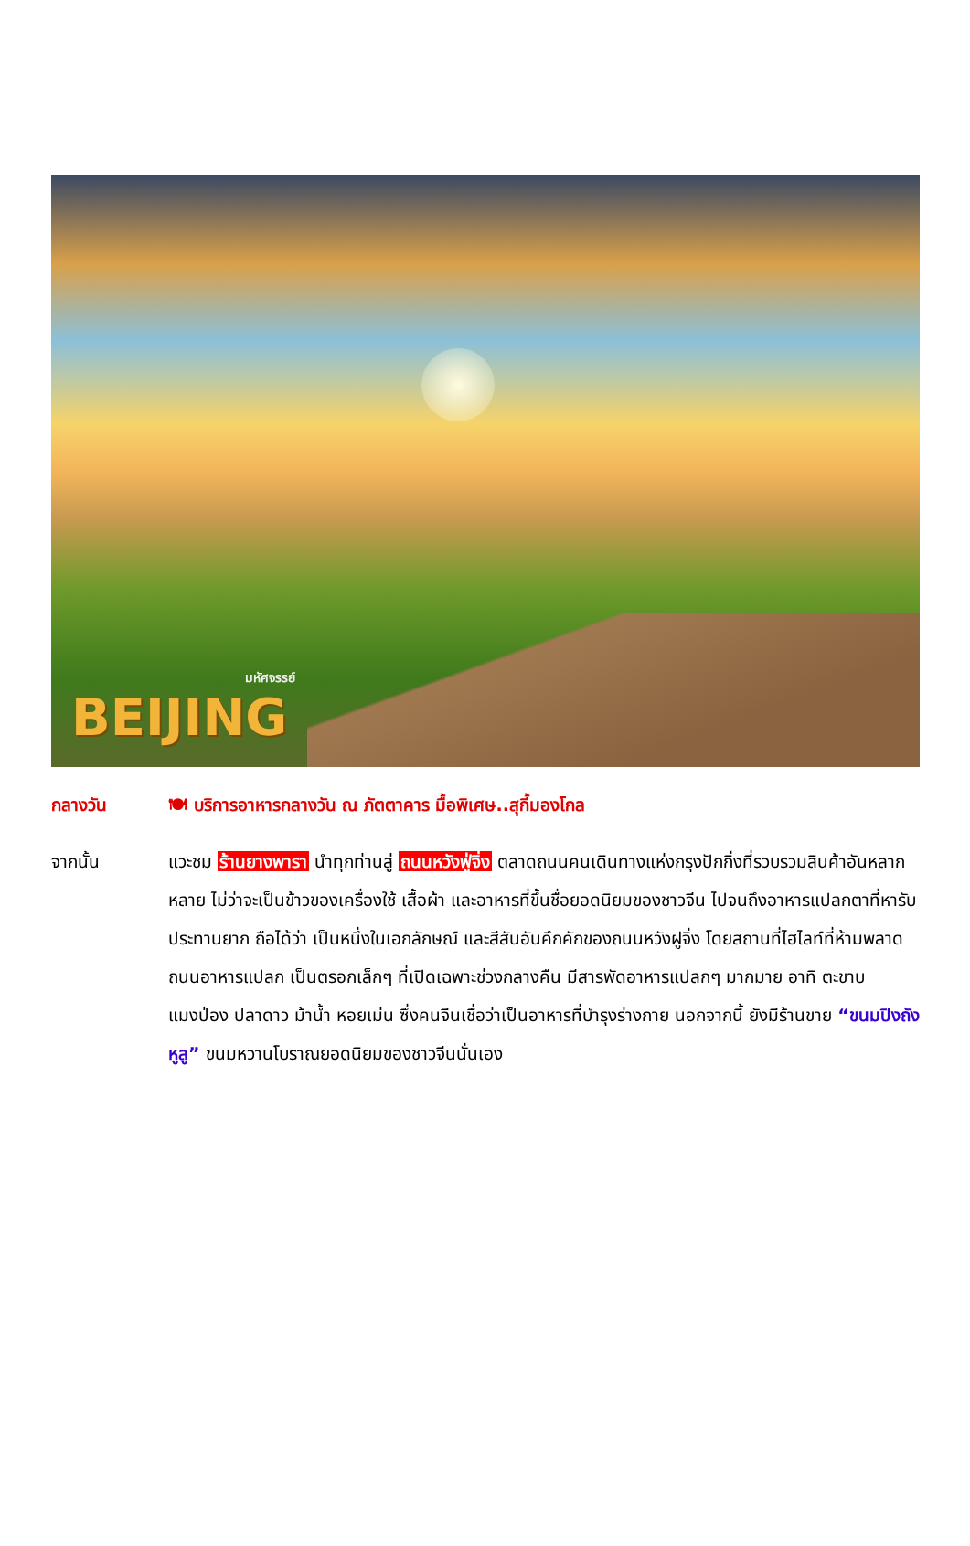มหัศจรรย์
BEIJING
กลางวัน 🍽 บริการอาหารกลางวัน ณ ภัตตาคาร มื้อพิเศษ..สุกี้มองโกล
จากนั้น แวะชม ร้านยางพารา นำทุกท่านสู่ ถนนหวังฟู่จิ่ง ตลาดถนนคนเดินทางแห่งกรุงปักกิ่งที่รวบรวมสินค้าอันหลากหลาย ไม่ว่าจะเป็นข้าวของเครื่องใช้ เสื้อผ้า และอาหารที่ขึ้นชื่อยอดนิยมของชาวจีน ไปจนถึงอาหารแปลกตาที่หารับประทานยาก ถือได้ว่า เป็นหนึ่งในเอกลักษณ์ และสีสันอันคึกคักของถนนหวังฝูจิ่ง โดยสถานที่ไฮไลท์ที่ห้ามพลาด ถนนอาหารแปลก เป็นตรอกเล็กๆ ที่เปิดเฉพาะช่วงกลางคืน มีสารพัดอาหารแปลกๆ มากมาย อาทิ ตะขาบ แมงป่อง ปลาดาว ม้าน้ำ หอยเม่น ซึ่งคนจีนเชื่อว่าเป็นอาหารที่บำรุงร่างกาย นอกจากนี้ ยังมีร้านขาย “ขนมปิงถังหูลู” ขนมหวานโบราณยอดนิยมของชาวจีนนั่นเอง